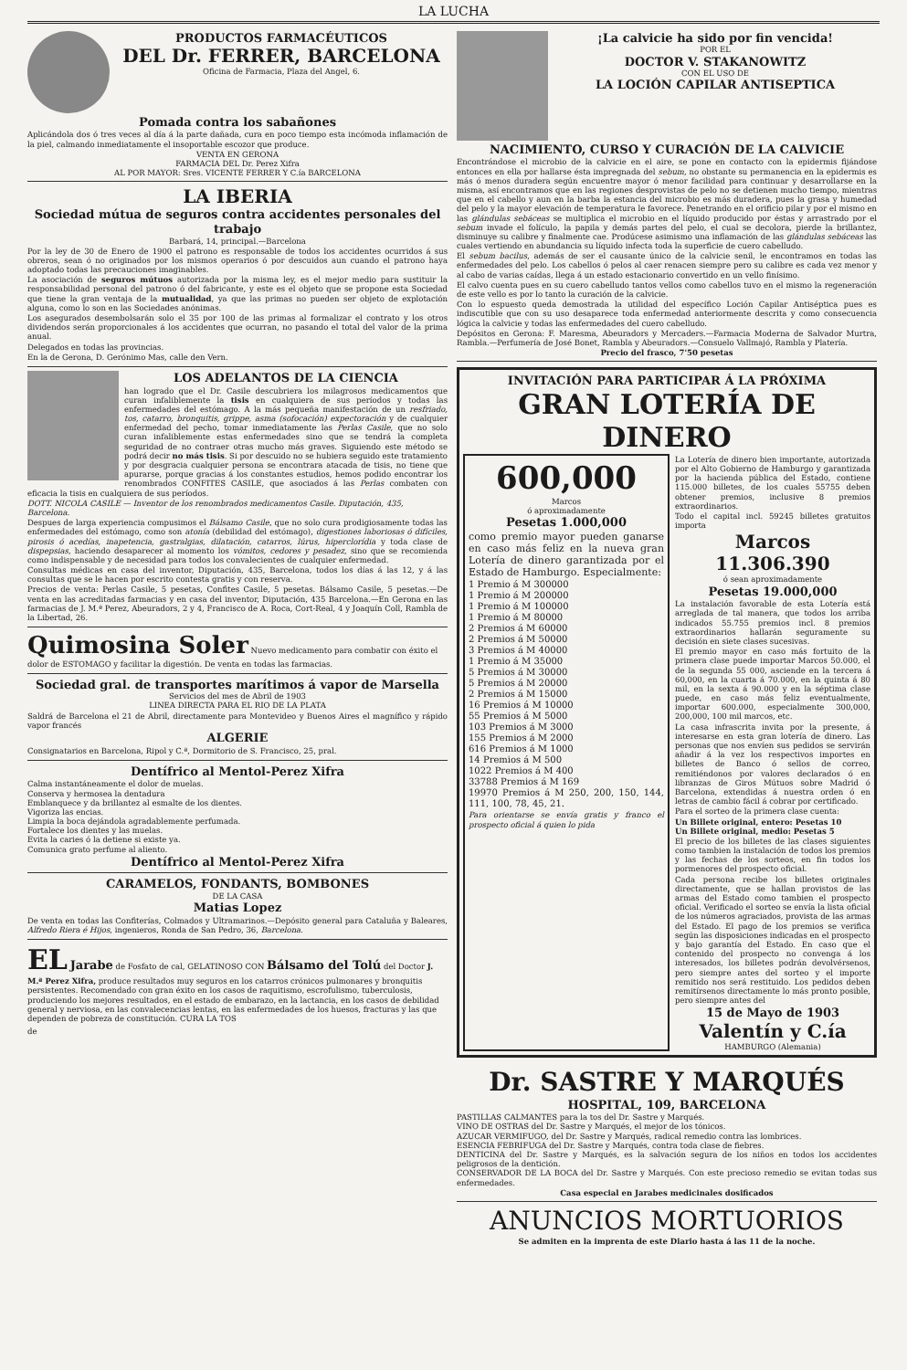LA LUCHA
PRODUCTOS FARMACÉUTICOS
DEL Dr. FERRER, BARCELONA
Oficina de Farmacia, Plaza del Angel, 6.
Pomada contra los sabañones
Aplicándola dos ó tres veces al día á la parte dañada, cura en poco tiempo esta incómoda inflamación de la piel, calmando inmediatamente el insoportable escozor que produce.
VENTA EN GERONA
FARMACIA DEL Dr. Perez Xifra
AL POR MAYOR: Sres. VICENTE FERRER Y C.ía BARCELONA
LA IBERIA
Sociedad mútua de seguros contra accidentes personales del trabajo
Barbará, 14, principal.—Barcelona
Por la ley de 30 de Enero de 1900 el patrono es responsable de todos los accidentes ocurridos á sus obreros, sean ó no originados por los mismos operarios ó por descuidos aun cuando el patrono haya adoptado todas las precauciones imaginables.
La asociación de seguros mútuos autorizada por la misma ley, es el mejor medio para sustituir la responsabilidad personal del patrono ó del fabricante, y este es el objeto que se propone esta Sociedad que tiene la gran ventaja de la mutualidad, ya que las primas no pueden ser objeto de explotación alguna, como lo son en las Sociedades anónimas.
Los asegurados desembolsarán solo el 35 por 100 de las primas al formalizar el contrato y los otros dividendos serán proporcionales á los accidentes que ocurran, no pasando el total del valor de la prima anual.
Delegados en todas las provincias.
En la de Gerona, D. Gerónimo Mas, calle den Vern.
LOS ADELANTOS DE LA CIENCIA
han logrado que el Dr. Casile descubriera los milagrosos medicamentos que curan infaliblemente la tisis en cualquiera de sus períodos y todas las enfermedades del estómago. A la más pequeña manifestación de un resfriado, tos, catarro, bronquitis, grippe, asma (sofocación) expectoración y de cualquier enfermedad del pecho, tomar inmediatamente las Perlas Casile, que no solo curan infaliblemente estas enfermedades sino que se tendrá la completa seguridad de no contraer otras mucho más graves. Siguiendo este método se podrá decir no más tisis. Si por descuido no se hubiera seguido este tratamiento y por desgracia cualquier persona se encontrara atacada de tisis, no tiene que apurarse, porque gracias á los constantes estudios, hemos podido encontrar los renombrados CONFITES CASILE, que asociados á las Perlas combaten con eficacia la tisis en cualquiera de sus períodos.
DOTT. NICOLA CASILE — Inventor de los renombrados medicamentos Casile. Diputación, 435, Barcelona.
Despues de larga experiencia compusimos el Bálsamo Casile, que no solo cura prodigiosamente todas las enfermedades del estómago, como son atonía (debilidad del estómago), digestiones laboriosas ó difíciles, pirosis ó acedías, inapetencia, gastralgias, dilatación, catarros, lúrus, hiperclorídia y toda clase de dispepsias, haciendo desaparecer al momento los vómitos, cedores y pesadez, sino que se recomienda como indispensable y de necesidad para todos los convalecientes de cualquier enfermedad.
Consultas médicas en casa del inventor, Diputación, 435, Barcelona, todos los días á las 12, y á las consultas que se le hacen por escrito contesta gratis y con reserva.
Precios de venta: Perlas Casile, 5 pesetas, Confites Casile, 5 pesetas. Bálsamo Casile, 5 pesetas.—De venta en las acreditadas farmacias y en casa del inventor, Diputación, 435 Barcelona.—En Gerona en las farmacias de J. M.ª Perez, Abeuradors, 2 y 4, Francisco de A. Roca, Cort-Real, 4 y Joaquín Coll, Rambla de la Libertad, 26.
Quimosina Soler Nuevo medicamento para combatir con éxito el dolor de ESTOMAGO y facilitar la digestión. De venta en todas las farmacias.
Sociedad gral. de transportes marítimos á vapor de Marsella
Servicios del mes de Abril de 1903
LINEA DIRECTA PARA EL RIO DE LA PLATA
Saldrá de Barcelona el 21 de Abril, directamente para Montevideo y Buenos Aires el magnífico y rápido vapor francés
ALGERIE
Consignatarios en Barcelona, Ripol y C.ª, Dormitorio de S. Francisco, 25, pral.
Dentífrico al Mentol-Perez Xifra
Calma instantáneamente el dolor de muelas.
Conserva y hermosea la dentadura
Emblanquece y da brillantez al esmalte de los dientes.
Vigoriza las encias.
Limpia la boca dejándola agradablemente perfumada.
Fortalece los dientes y las muelas.
Evita la caries ó la detiene si existe ya.
Comunica grato perfume al aliento.
Dentífrico al Mentol-Perez Xifra
CARAMELOS, FONDANTS, BOMBONES
DE LA CASA
Matias Lopez
De venta en todas las Confiterías, Colmados y Ultramarinos.—Depósito general para Cataluña y Baleares, Alfredo Riera é Hijos, ingenieros, Ronda de San Pedro, 36, Barcelona.
EL Jarabe de Fosfato de cal, GELATINOSO CON Bálsamo del Tolú del Doctor J. M.ª Perez Xifra, produce resultados muy seguros en los catarros crónicos pulmonares y bronquitis persistentes. Recomendado con gran éxito en los casos de raquitismo, escrofulismo, tuberculosis, produciendo los mejores resultados, en el estado de embarazo, en la lactancia, en los casos de debilidad general y nerviosa, en las convalecencias lentas, en las enfermedades de los huesos, fracturas y las que dependen de pobreza de constitución. CURA LA TOS
de
¡La calvicie ha sido por fin vencida!
POR EL
DOCTOR V. STAKANOWITZ
CON EL USO DE
LA LOCIÓN CAPILAR ANTISEPTICA
NACIMIENTO, CURSO Y CURACIÓN DE LA CALVICIE
Encontrándose el microbio de la calvicie en el aire, se pone en contacto con la epidermis fijándose entonces en ella por hallarse ésta impregnada del sebum, no obstante su permanencia en la epidermis es más ó menos duradera según encuentre mayor ó menor facilidad para continuar y desarrollarse en la misma, así encontramos que en las regiones desprovistas de pelo no se detienen mucho tiempo, mientras que en el cabello y aun en la barba la estancia del microbio es más duradera, pues la grasa y humedad del pelo y la mayor elevación de temperatura le favorece. Penetrando en el orificio pilar y por el mismo en las glándulas sebáceas se multiplica el microbio en el líquido producido por éstas y arrastrado por el sebum invade el folículo, la papila y demás partes del pelo, el cual se decolora, pierde la brillantez, disminuye su calibre y finalmente cae. Prodúcese asimismo una inflamación de las glándulas sebáceas las cuales vertiendo en abundancia su líquido infecta toda la superficie de cuero cabelludo.
El sebum bacilus, además de ser el causante único de la calvicie senil, le encontramos en todas las enfermedades del pelo. Los cabellos ó pelos al caer renacen siempre pero su calibre es cada vez menor y al cabo de varias caídas, llega á un estado estacionario convertido en un vello finísimo.
El calvo cuenta pues en su cuero cabelludo tantos vellos como cabellos tuvo en el mismo la regeneración de este vello es por lo tanto la curación de la calvicie.
Con lo espuesto queda demostrada la utilidad del específico Loción Capilar Antiséptica pues es indiscutible que con su uso desaparece toda enfermedad anteriormente descrita y como consecuencia lógica la calvicie y todas las enfermedades del cuero cabelludo.
Depósitos en Gerona: F. Maresma, Abeuradors y Mercaders.—Farmacia Moderna de Salvador Murtra, Rambla.—Perfumería de José Bonet, Rambla y Abeuradors.—Consuelo Vallmajó, Rambla y Platería.
Precio del frasco, 7'50 pesetas
INVITACIÓN PARA PARTICIPAR Á LA PRÓXIMA
GRAN LOTERÍA DE DINERO
600,000
Marcos
ó aproximadamente
Pesetas 1.000,000
como premio mayor pueden ganarse en caso más feliz en la nueva gran Lotería de dinero garantizada por el Estado de Hamburgo. Especialmente:
1 Premio á M 300000
1 Premio á M 200000
1 Premio á M 100000
1 Premio á M 80000
2 Premios á M 60000
2 Premios á M 50000
3 Premios á M 40000
1 Premio á M 35000
5 Premios á M 30000
5 Premios á M 20000
2 Premios á M 15000
16 Premios á M 10000
55 Premios á M 5000
103 Premios á M 3000
155 Premios á M 2000
616 Premios á M 1000
14 Premios á M 500
1022 Premios á M 400
33788 Premios á M 169
19970 Premios á M 250, 200, 150, 144, 111, 100, 78, 45, 21.
Para orientarse se envía gratis y franco el prospecto oficial á quien lo pida
La Lotería de dinero bien importante, autorizada por el Alto Gobierno de Hamburgo y garantizada por la hacienda pública del Estado, contiene 115.000 billetes, de los cuales 55755 deben obtener premios, inclusive 8 premios extraordinarios.
Todo el capital incl. 59245 billetes gratuitos importa
Marcos 11.306.390
ó sean aproximadamente
Pesetas 19.000,000
La instalación favorable de esta Lotería está arreglada de tal manera, que todos los arriba indicados 55.755 premios incl. 8 premios extraordinarios hallarán seguramente su decisión en siete clases sucesivas.
El premio mayor en caso más fortuito de la primera clase puede importar Marcos 50.000, el de la segunda 55 000, asciende en la tercera á 60,000, en la cuarta á 70.000, en la quinta á 80 mil, en la sexta á 90.000 y en la séptima clase puede, en caso más feliz eventualmente, importar 600.000, especialmente 300,000, 200,000, 100 mil marcos, etc.
La casa infrascrita invita por la presente, á interesarse en esta gran lotería de dinero. Las personas que nos envíen sus pedidos se servirán añadir á la vez los respectivos importes en billetes de Banco ó sellos de correo, remitiéndonos por valores declarados ó en libranzas de Giros Mútuos sobre Madrid ó Barcelona, extendidas á nuestra orden ó en letras de cambio fácil á cobrar por certificado.
Para el sorteo de la primera clase cuenta:
Un Billete original, entero: Pesetas 10
Un Billete original, medio: Pesetas 5
El precio de los billetes de las clases siguientes como tambien la instalación de todos los premios y las fechas de los sorteos, en fin todos los pormenores del prospecto oficial.
Cada persona recibe los billetes originales directamente, que se hallan provistos de las armas del Estado como tambien el prospecto oficial. Verificado el sorteo se envía la lista oficial de los números agraciados, provista de las armas del Estado. El pago de los premios se verifica según las disposiciones indicadas en el prospecto y bajo garantía del Estado. En caso que el contenido del prospecto no convenga á los interesados, los billetes podrán devolvérsenos, pero siempre antes del sorteo y el importe remitido nos será restituido. Los pedidos deben remitírsenos directamente lo más pronto posible, pero siempre antes del
15 de Mayo de 1903
Valentín y C.ía
HAMBURGO (Alemania)
Dr. SASTRE Y MARQUÉS
HOSPITAL, 109, BARCELONA
PASTILLAS CALMANTES para la tos del Dr. Sastre y Marqués.
VINO DE OSTRAS del Dr. Sastre y Marqués, el mejor de los tónicos.
AZUCAR VERMIFUGO, del Dr. Sastre y Marqués, radical remedio contra las lombrices.
ESENCIA FEBRIFUGA del Dr. Sastre y Marqués, contra toda clase de fiebres.
DENTICINA del Dr. Sastre y Marqués, es la salvación segura de los niños en todos los accidentes peligrosos de la dentición.
CONSERVADOR DE LA BOCA del Dr. Sastre y Marqués. Con este precioso remedio se evitan todas sus enfermedades.
Casa especial en Jarabes medicinales dosificados
ANUNCIOS MORTUORIOS
Se admiten en la imprenta de este Diario hasta á las 11 de la noche.